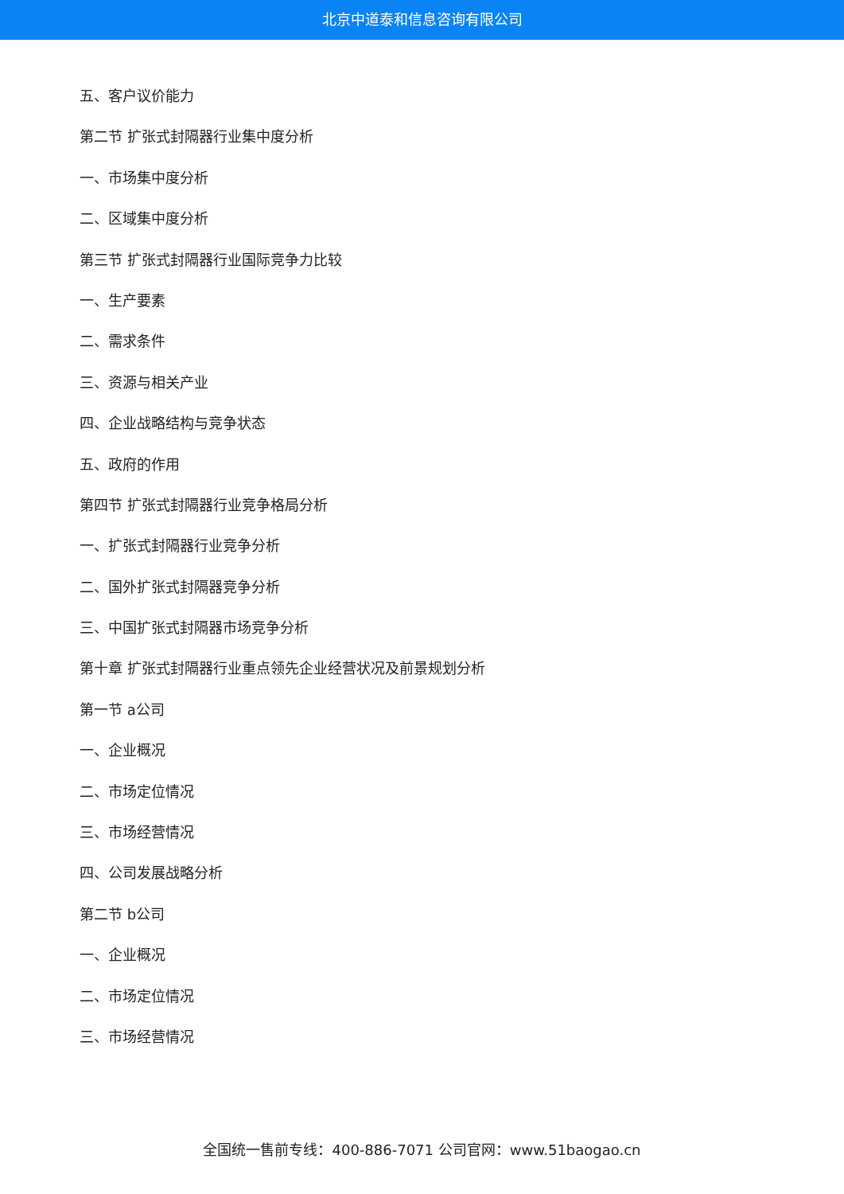北京中道泰和信息咨询有限公司
五、客户议价能力
第二节 扩张式封隔器行业集中度分析
一、市场集中度分析
二、区域集中度分析
第三节 扩张式封隔器行业国际竞争力比较
一、生产要素
二、需求条件
三、资源与相关产业
四、企业战略结构与竞争状态
五、政府的作用
第四节 扩张式封隔器行业竞争格局分析
一、扩张式封隔器行业竞争分析
二、国外扩张式封隔器竞争分析
三、中国扩张式封隔器市场竞争分析
第十章 扩张式封隔器行业重点领先企业经营状况及前景规划分析
第一节 a公司
一、企业概况
二、市场定位情况
三、市场经营情况
四、公司发展战略分析
第二节 b公司
一、企业概况
二、市场定位情况
三、市场经营情况
全国统一售前专线：400-886-7071 公司官网：www.51baogao.cn